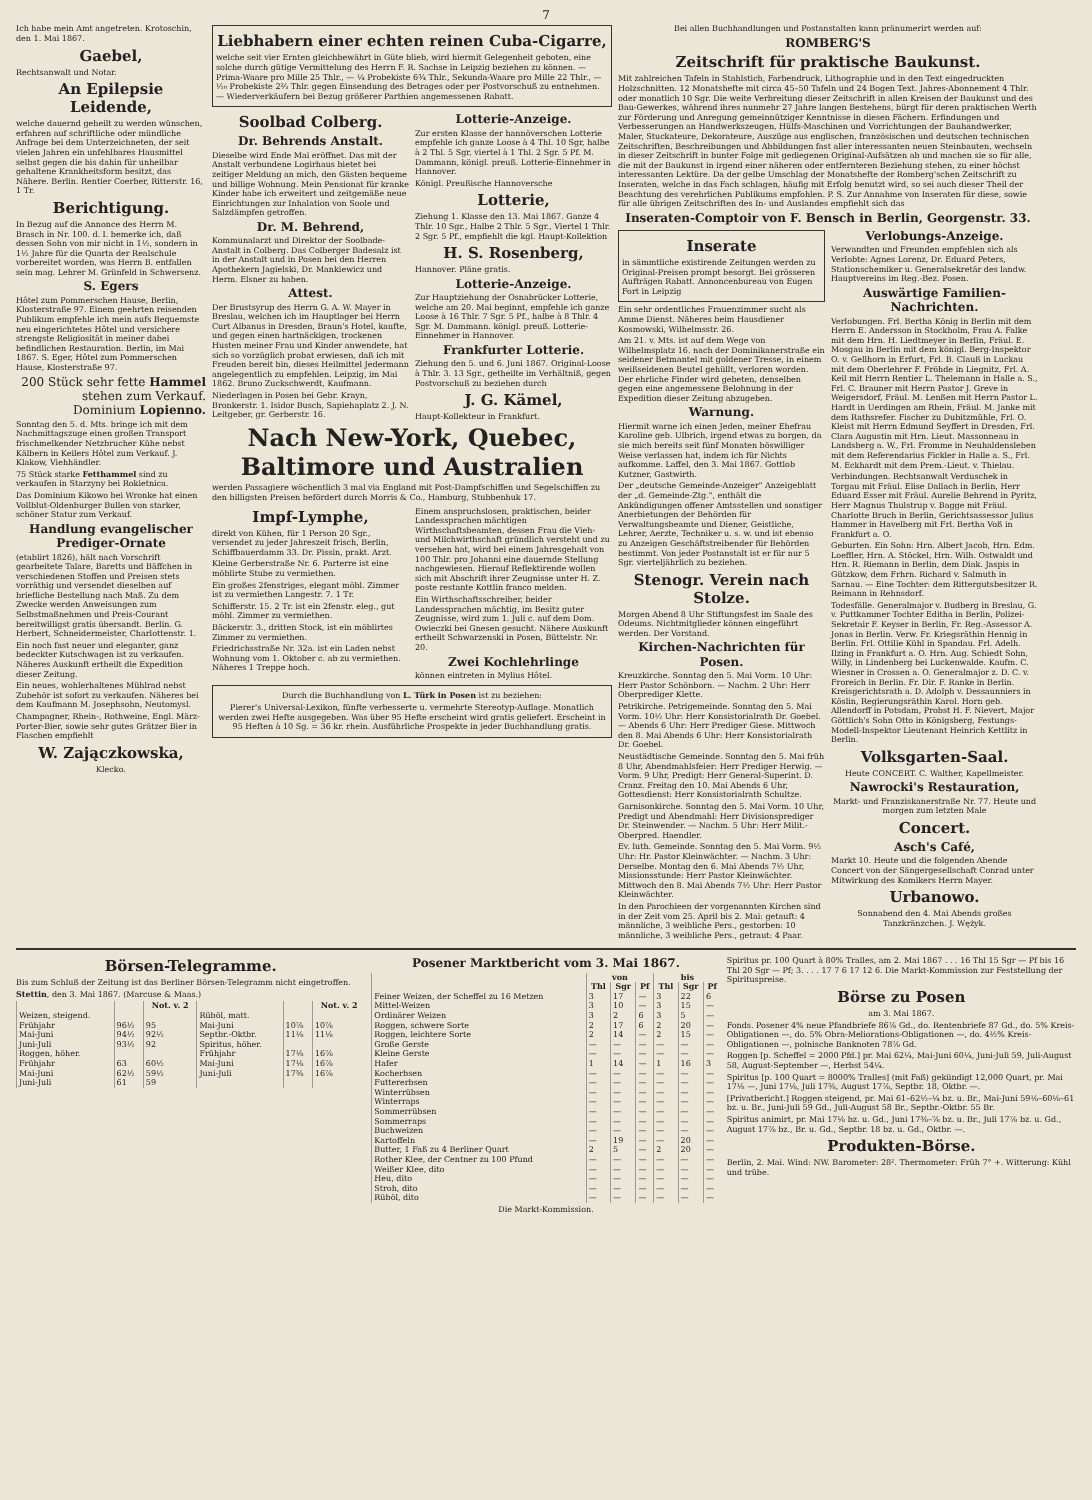7
Ich habe mein Amt angetreten. Krotoschin, den 1. Mai 1867.
Gaebel,
Rechtsanwalt und Notar.
An Epilepsie Leidende,
welche dauernd geheilt zu werden wünschen, erfahren auf schriftliche oder mündliche Anfrage bei dem Unterzeichneten, der seit vielen Jahren ein unfehlbares Hausmittel selbst gegen die bis dahin für unheilbar gehaltene Krankheitsform besitzt, das Nähere. Berlin. Rentier Coerber, Ritterstr. 16, 1 Tr.
Berichtigung.
In Bezug auf die Annonce des Herrn M. Brasch in Nr. 100. d. I. bemerke ich, daß dessen Sohn von mir nicht in 1½, sondern in 1½ Jahre für die Quarta der Realschule vorbereitet worden, was Herrn B. entfallen sein mag. Lehrer M. Grünfeld in Schwersenz.
S. Egers
Hôtel zum Pommerschen Hause, Berlin, Klosterstraße 97. Einem geehrten reisenden Publikum empfehle ich mein aufs Bequemste neu eingerichtetes Hôtel und versichere strengste Religiosität in meiner dabei befindlichen Restauration. Berlin, im Mai 1867. S. Eger, Hôtel zum Pommerschen Hause, Klosterstraße 97.
200 Stück sehr fette Hammel stehen zum Verkauf. Dominium Lopienno.
Sonntag den 5. d. Mts. bringe ich mit dem Nachmittagszuge einen großen Transport frischmelkender Netzbrucher Kühe nebst Kälbern in Keilers Hôtel zum Verkauf. J. Klakow, Viehhändler.
75 Stück starke Fetthammel sind zu verkaufen in Starzyny bei Rokietnica.
Das Dominium Kikowo bei Wronke hat einen Vollblut-Oldenburger Bullen von starker, schöner Statur zum Verkauf.
Handlung evangelischer Prediger-Ornate
(etablirt 1826), hält nach Vorschrift gearbeitete Talare, Baretts und Bäffchen in verschiedenen Stoffen und Preisen stets vorräthig und versendet dieselben auf briefliche Bestellung nach Maß. Zu dem Zwecke werden Anweisungen zum Selbstmaßnehmen und Preis-Courant bereitwilligst gratis übersandt. Berlin. G. Herbert, Schneidermeister, Charlottenstr. 1.
Ein noch fast neuer und eleganter, ganz bedeckter Kutschwagen ist zu verkaufen. Näheres Auskunft ertheilt die Expedition dieser Zeitung.
Ein neues, wohlerhaltenes Mühlrad nebst Zubehör ist sofort zu verkaufen. Näheres bei dem Kaufmann M. Josephsohn, Neutomysl.
Champagner, Rhein-, Rothweine, Engl. März-Porter-Bier, sowie sehr gutes Grätzer Bier in Flaschen empfiehlt
W. Zajączkowska,
Klecko.
Liebhabern einer echten reinen Cuba-Cigarre,
welche seit vier Ernten gleichbewährt in Güte blieb, wird hiermit Gelegenheit geboten, eine solche durch gütige Vermittelung des Herrn F. R. Sachse in Leipzig beziehen zu können. — Prima-Waare pro Mille 25 Thlr., — ¼ Probekiste 6¾ Thlr., Sekunda-Waare pro Mille 22 Thlr., — ¹⁄₁₀ Probekiste 2⅔ Thlr. gegen Einsendung des Betrages oder per Postvorschuß zu entnehmen. — Wiederverkäufern bei Bezug größerer Parthien angemessenen Rabatt.
Soolbad Colberg.
Dr. Behrends Anstalt.
Dieselbe wird Ende Mai eröffnet. Das mit der Anstalt verbundene Logirhaus bietet bei zeitiger Meldung an mich, den Gästen bequeme und billige Wohnung. Mein Pensionat für kranke Kinder habe ich erweitert und zeitgemäße neue Einrichtungen zur Inhalation von Soole und Salzdämpfen getroffen.
Dr. M. Behrend,
Kommunalarzt und Direktor der Soolbade-Anstalt in Colberg. Das Colberger Badesalz ist in der Anstalt und in Posen bei den Herren Apothekern Jagielski, Dr. Mankiewicz und Herm. Elsner zu haben.
Attest.
Der Brustsyrup des Herrn G. A. W. Mayer in Breslau, welchen ich im Hauptlager bei Herrn Curt Albanus in Dresden, Braun's Hotel, kaufte, und gegen einen hartnäckigen, trockenen Husten meiner Frau und Kinder anwendete, hat sich so vorzüglich probat erwiesen, daß ich mit Freuden bereit bin, dieses Heilmittel Jedermann angelegentlich zu empfehlen. Leipzig, im Mai 1862. Bruno Zuckschwerdt, Kaufmann.
Niederlagen in Posen bei Gebr. Krayn, Bronkerstr. 1. Isidor Busch, Sapiehaplatz 2. J. N. Leitgeber, gr. Gerberstr. 16.
Lotterie-Anzeige.
Zur ersten Klasse der hannöverschen Lotterie empfehle ich ganze Loose à 4 Thl. 10 Sgr, halbe à 2 Thl. 5 Sgr, viertel à 1 Thl. 2 Sgr. 5 Pf. M. Dammann, königl. preuß. Lotterie-Einnehmer in Hannover.
Königl. Preußische Hannoversche
Lotterie,
Ziehung 1. Klasse den 13. Mai 1867. Ganze 4 Thlr. 10 Sgr., Halbe 2 Thlr. 5 Sgr., Viertel 1 Thlr. 2 Sgr. 5 Pf., empfiehlt die kgl. Haupt-Kollektion
H. S. Rosenberg,
Hannover. Pläne gratis.
Lotterie-Anzeige.
Zur Hauptziehung der Osnabrücker Lotterie, welche am 20. Mai beginnt, empfehle ich ganze Loose à 16 Thlr. 7 Sgr. 5 Pf., halbe à 8 Thlr. 4 Sgr. M. Dammann. königl. preuß. Lotterie-Einnehmer in Hannover.
Frankfurter Lotterie.
Ziehung den 5. und 6. Juni 1867. Original-Loose à Thlr. 3. 13 Sgr., getheilte im Verhältniß, gegen Postvorschuß zu beziehen durch
J. G. Kämel,
Haupt-Kollekteur in Frankfurt.
Nach New-York, Quebec, Baltimore und Australien
werden Passagiere wöchentlich 3 mal via England mit Post-Dampfschiffen und Segelschiffen zu den billigsten Preisen befördert durch Morris & Co., Hamburg, Stubbenhuk 17.
Impf-Lymphe,
direkt von Kühen, für 1 Person 20 Sgr., versendet zu jeder Jahreszeit frisch, Berlin, Schiffbauerdamm 33. Dr. Pissin, prakt. Arzt.
Kleine Gerberstraße Nr. 6. Parterre ist eine möblirte Stube zu vermiethen.
Ein großes 2fenstriges, elegant möbl. Zimmer ist zu vermiethen Langestr. 7. 1 Tr.
Schifferstr. 15. 2 Tr. ist ein 2fenstr. eleg., gut möbl. Zimmer zu vermiethen.
Bäckerstr. 3., dritten Stock, ist ein möblirtes Zimmer zu vermiethen.
Friedrichsstraße Nr. 32a. ist ein Laden nebst Wohnung vom 1. Oktober c. ab zu vermiethen. Näheres 1 Treppe hoch.
Einem anspruchslosen, praktischen, beider Landessprachen mächtigen Wirthschaftsbeamten, dessen Frau die Vieh- und Milchwirthschaft gründlich versteht und zu versehen hat, wird bei einem Jahresgehalt von 100 Thlr. pro Johanni eine dauernde Stellung nachgewiesen. Hierauf Reflektirende wollen sich mit Abschrift ihrer Zeugnisse unter H. Z. poste restante Kottlin franco melden.
Ein Wirthschaftsschreiber, beider Landessprachen mächtig, im Besitz guter Zeugnisse, wird zum 1. Juli c. auf dem Dom. Owieczki bei Gnesen gesucht. Nähere Auskunft ertheilt Schwarzenski in Posen, Büttelstr. Nr. 20.
Zwei Kochlehrlinge
können eintreten in Mylius Hôtel.
Durch die Buchhandlung von L. Türk in Posen ist zu beziehen:
Pierer's Universal-Lexikon, fünfte verbesserte u. vermehrte Stereotyp-Auflage. Monatlich werden zwei Hefte ausgegeben. Was über 95 Hefte erscheint wird gratis geliefert. Erscheint in 95 Heften à 10 Sg. = 36 kr. rhein. Ausführliche Prospekte in jeder Buchhandlung gratis.
Bei allen Buchhandlungen und Postanstalten kann pränumerirt werden auf:
ROMBERG'S
Zeitschrift für praktische Baukunst.
Mit zahlreichen Tafeln in Stahlstich, Farbendruck, Lithographie und in den Text eingedruckten Holzschnitten. 12 Monatshefte mit circa 45–50 Tafeln und 24 Bogen Text. Jahres-Abonnement 4 Thlr. oder monatlich 10 Sgr. Die weite Verbreitung dieser Zeitschrift in allen Kreisen der Baukunst und des Bau-Gewerkes, während ihres nunmehr 27 Jahre langen Bestehens, bürgt für deren praktischen Werth zur Förderung und Anregung gemeinnütziger Kenntnisse in diesen Fächern. Erfindungen und Verbesserungen an Handwerkszeugen, Hülfs-Maschinen und Vorrichtungen der Bauhandwerker, Maler, Stuckateure, Dekorateure, Auszüge aus englischen, französischen und deutschen technischen Zeitschriften, Beschreibungen und Abbildungen fast aller interessanten neuen Steinbauten, wechseln in dieser Zeitschrift in bunter Folge mit gediegenen Original-Aufsätzen ab und machen sie so für alle, die mit der Baukunst in irgend einer näheren oder entfernteren Beziehung stehen, zu einer höchst interessanten Lektüre. Da der gelbe Umschlag der Monatshefte der Romberg'schen Zeitschrift zu Inseraten, welche in das Fach schlagen, häufig mit Erfolg benutzt wird, so sei auch dieser Theil der Beachtung des verehrlichen Publikums empfohlen. P. S. Zur Annahme von Inseraten für diese, sowie für alle übrigen Zeitschriften des In- und Auslandes empfiehlt sich das
Inseraten-Comptoir von F. Bensch in Berlin, Georgenstr. 33.
Inserate
in sämmtliche existirende Zeitungen werden zu Original-Preisen prompt besorgt. Bei grösseren Aufträgen Rabatt. Annoncenbureau von Eugen Fort in Leipzig
Ein sehr ordentliches Frauenzimmer sucht als Amme Dienst. Näheres beim Hausdiener Kosmowski, Wilhelmsstr. 26.
Am 21. v. Mts. ist auf dem Wege von Wilhelmsplatz 16. nach der Dominikanerstraße ein seidener Betmantel mit goldener Tresse, in einem weißseidenen Beutel gehüllt, verloren worden. Der ehrliche Finder wird gebeten, denselben gegen eine angemessene Belohnung in der Expedition dieser Zeitung abzugeben.
Warnung.
Hiermit warne ich einen Jeden, meiner Ehefrau Karoline geb. Ulbrich, irgend etwas zu borgen, da sie mich bereits seit fünf Monaten böswilliger Weise verlassen hat, indem ich für Nichts aufkomme. Laffel, den 3. Mai 1867. Gottlob Kutzner, Gastwirth.
Der „deutsche Gemeinde-Anzeiger" Anzeigeblatt der „d. Gemeinde-Ztg.", enthält die Ankündigungen offener Amtsstellen und sonstiger Anerbietungen der Behörden für Verwaltungsbeamte und Diener, Geistliche, Lehrer, Aerzte, Techniker u. s. w. und ist ebenso zu Anzeigen Geschäftstreibender für Behörden bestimmt. Von jeder Postanstalt ist er für nur 5 Sgr. vierteljährlich zu beziehen.
Stenogr. Verein nach Stolze.
Morgen Abend 8 Uhr Stiftungsfest im Saale des Odeums. Nichtmitglieder können eingeführt werden. Der Vorstand.
Kirchen-Nachrichten für Posen.
Kreuzkirche. Sonntag den 5. Mai Vorm. 10 Uhr: Herr Pastor Schönborn. — Nachm. 2 Uhr: Herr Oberprediger Klette.
Petrikirche. Petrigemeinde. Sonntag den 5. Mai Vorm. 10½ Uhr: Herr Konsistorialrath Dr. Goebel. — Abends 6 Uhr: Herr Prediger Giese. Mittwoch den 8. Mai Abends 6 Uhr: Herr Konsistorialrath Dr. Goebel.
Neustädtische Gemeinde. Sonntag den 5. Mai früh 8 Uhr, Abendmahlsfeier: Herr Prediger Herwig. — Vorm. 9 Uhr, Predigt: Herr General-Superint. D. Cranz. Freitag den 10. Mai Abends 6 Uhr, Gottesdienst: Herr Konsistorialrath Schultze.
Garnisonkirche. Sonntag den 5. Mai Vorm. 10 Uhr, Predigt und Abendmahl: Herr Divisionsprediger Dr. Steinwender. — Nachm. 5 Uhr: Herr Milit.-Oberpred. Haendler.
Ev. luth. Gemeinde. Sonntag den 5. Mai Vorm. 9½ Uhr: Hr. Pastor Kleinwächter. — Nachm. 3 Uhr: Derselbe. Montag den 6. Mai Abends 7½ Uhr, Missionsstunde: Herr Pastor Kleinwächter. Mittwoch den 8. Mai Abends 7½ Uhr: Herr Pastor Kleinwächter.
In den Parochieen der vorgenannten Kirchen sind in der Zeit vom 25. April bis 2. Mai: getauft: 4 männliche, 3 weibliche Pers., gestorben: 10 männliche, 3 weibliche Pers., getraut: 4 Paar.
Verlobungs-Anzeige.
Verwandten und Freunden empfehlen sich als Verlobte: Agnes Lorenz, Dr. Eduard Peters, Stationschemiker u. Generalsekretär des landw. Hauptvereins im Reg.-Bez. Posen.
Auswärtige Familien-Nachrichten.
Verlobungen. Frl. Bertha König in Berlin mit dem Herrn E. Andersson in Stockholm, Frau A. Falke mit dem Hrn. H. Liedtmeyer in Berlin, Fräul. E. Mosgau in Berlin mit dem königl. Berg-Inspektor O. v. Gellhorn in Erfurt, Frl. B. Clauß in Luckau mit dem Oberlehrer F. Fröhde in Liegnitz, Frl. A. Keil mit Herrn Rentier L. Thelemann in Halle a. S., Frl. C. Brauner mit Herrn Pastor J. Greve in Weigersdorf, Fräul. M. Lenßen mit Herrn Pastor L. Hardt in Uerdingen am Rhein, Fräul. M. Janke mit dem Rathsrefer. Fischer zu Dubitzmühle, Frl. O. Kleist mit Herrn Edmund Seyffert in Dresden, Frl. Clara Augustin mit Hrn. Lieut. Massonneau in Landsberg a. W., Frl. Fromme in Neuhaldensleben mit dem Referendarius Fickler in Halle a. S., Frl. M. Eckhardt mit dem Prem.-Lieut. v. Thielau.
Verbindungen. Rechtsanwalt Verduschek in Torgau mit Fräul. Elise Dallach in Berlin, Herr Eduard Esser mit Fräul. Aurelie Behrend in Pyritz, Herr Magnus Thulstrup v. Bagge mit Fräul. Charlotte Bruch in Berlin, Gerichtsassessor Julius Hammer in Havelberg mit Frl. Bertha Voß in Frankfurt a. O.
Geburten. Ein Sohn: Hrn. Albert Jacob, Hrn. Edm. Loeffler, Hrn. A. Stöckel, Hrn. Wilh. Ostwaldt und Hrn. R. Riemann in Berlin, dem Diak. Jaspis in Gützkow, dem Frhrn. Richard v. Salmuth in Sarnau. — Eine Tochter: dem Rittergutsbesitzer R. Reimann in Rehnsdorf.
Todesfälle. Generalmajor v. Budberg in Breslau, G. v. Puttkammer Tochter Editha in Berlin, Polizei-Sekretair F. Keyser in Berlin, Fr. Reg.-Assessor A. Jonas in Berlin. Verw. Fr. Kriegsräthin Hennig in Berlin. Frl. Ottilie Kühl in Spandau. Frl. Adelh. Ilzing in Frankfurt a. O. Hrn. Aug. Schiedt Sohn, Willy, in Lindenberg bei Luckenwalde. Kaufm. C. Wiesner in Crossen a. O. Generalmajor z. D. C. v. Froreich in Berlin. Fr. Dir. F. Ranke in Berlin. Kreisgerichtsrath a. D. Adolph v. Dessaunniers in Köslin, Regierungsräthin Karol. Horn geb. Allendorff in Potsdam, Probst H. F. Nievert, Major Göttlich's Sohn Otto in Königsberg, Festungs-Modell-Inspektor Lieutenant Heinrich Kettlitz in Berlin.
Volksgarten-Saal.
Heute CONCERT. C. Walther, Kapellmeister.
Nawrocki's Restauration,
Markt- und Franziskanerstraße Nr. 77. Heute und morgen zum letzten Male
Concert.
Asch's Café,
Markt 10. Heute und die folgenden Abende Concert von der Sängergesellschaft Conrad unter Mitwirkung des Komikers Herrn Mayer.
Urbanowo.
Sonnabend den 4. Mai Abends großes Tanzkränzchen. J. Wężyk.
Börsen-Telegramme.
Bis zum Schluß der Zeitung ist das Berliner Börsen-Telegramm nicht eingetroffen.
Stettin, den 3. Mai 1867. (Marcuse & Maas.)
| | | Not. v. 2 | | | Not. v. 2 |
| --- | --- | --- | --- | --- | --- |
| Weizen, steigend. | | | Rüböl, matt. | | |
| Frühjahr | 96½ | 95 | Mai-Juni | 10⅞ | 10⅞ |
| Mai-Juni | 94½ | 92½ | Septbr.-Oktbr. | 11⅛ | 11⅛ |
| Juni-Juli | 93½ | 92 | Spiritus, höher. | | |
| Roggen, höher. | | | Frühjahr | 17⅛ | 16⅞ |
| Frühjahr | 63 | 60½ | Mai-Juni | 17⅛ | 16⅞ |
| Mai-Juni | 62½ | 59½ | Juni-Juli | 17⅜ | 16⅞ |
| Juni-Juli | 61 | 59 | | | |
Posener Marktbericht vom 3. Mai 1867.
| | von | | | bis | | |
| --- | --- | --- | --- | --- | --- | --- |
| | Thl | Sgr | Pf | Thl | Sgr | Pf |
| Feiner Weizen, der Scheffel zu 16 Metzen | 3 | 17 | — | 3 | 22 | 6 |
| Mittel-Weizen | 3 | 10 | — | 3 | 15 | — |
| Ordinärer Weizen | 3 | 2 | 6 | 3 | 5 | — |
| Roggen, schwere Sorte | 2 | 17 | 6 | 2 | 20 | — |
| Roggen, leichtere Sorte | 2 | 14 | — | 2 | 15 | — |
| Große Gerste | — | — | — | — | — | — |
| Kleine Gerste | — | — | — | — | — | — |
| Hafer | 1 | 14 | — | 1 | 16 | 3 |
| Kocherbsen | — | — | — | — | — | — |
| Futtererbsen | — | — | — | — | — | — |
| Winterrübsen | — | — | — | — | — | — |
| Winterraps | — | — | — | — | — | — |
| Sommerrübsen | — | — | — | — | — | — |
| Sommerraps | — | — | — | — | — | — |
| Buchweizen | — | — | — | — | — | — |
| Kartoffeln | — | 19 | — | — | 20 | — |
| Butter, 1 Faß zu 4 Berliner Quart | 2 | 5 | — | 2 | 20 | — |
| Rother Klee, der Centner zu 100 Pfund | — | — | — | — | — | — |
| Weißer Klee, dito | — | — | — | — | — | — |
| Heu, dito | — | — | — | — | — | — |
| Stroh, dito | — | — | — | — | — | — |
| Rüböl, dito | — | — | — | — | — | — |
Die Markt-Kommission.
Spiritus pr. 100 Quart à 80% Tralles, am 2. Mai 1867 . . . 16 Thl 15 Sgr — Pf bis 16 Thl 20 Sgr — Pf; 3. . . . 17 7 6 17 12 6. Die Markt-Kommission zur Feststellung der Spirituspreise.
Börse zu Posen
am 3. Mai 1867.
Fonds. Posener 4% neue Pfandbriefe 86⅞ Gd., do. Rentenbriefe 87 Gd., do. 5% Kreis-Obligationen —, do. 5% Obra-Meliorations-Obligationen —, do. 4½% Kreis-Obligationen —, polnische Banknoten 78⅞ Gd.
Roggen [p. Scheffel = 2000 Pfd.] pr. Mai 62¼, Mai-Juni 60¼, Juni-Juli 59, Juli-August 58, August-September —, Herbst 54¼.
Spiritus [p. 100 Quart = 8000% Tralles] (mit Faß) gekündigt 12,000 Quart, pr. Mai 17⅛ —, Juni 17⅛, Juli 17⅜, August 17⅞, Septbr. 18, Oktbr. —.
[Privatbericht.] Roggen steigend, pr. Mai 61–62½–¼ bz. u. Br., Mai-Juni 59⅛–60⅛–61 bz. u. Br., Juni-Juli 59 Gd., Juli-August 58 Br., Septbr.-Oktbr. 55 Br.
Spiritus animirt, pr. Mai 17⅛ bz. u. Gd., Juni 17⅜–⅞ bz. u. Br., Juli 17⅞ bz. u. Gd., August 17⅞ bz., Br. u. Gd., Septbr. 18 bz. u. Gd., Oktbr. —.
Produkten-Börse.
Berlin, 2. Mai. Wind: NW. Barometer: 28². Thermometer: Früh 7° +. Witterung: Kühl und trübe.